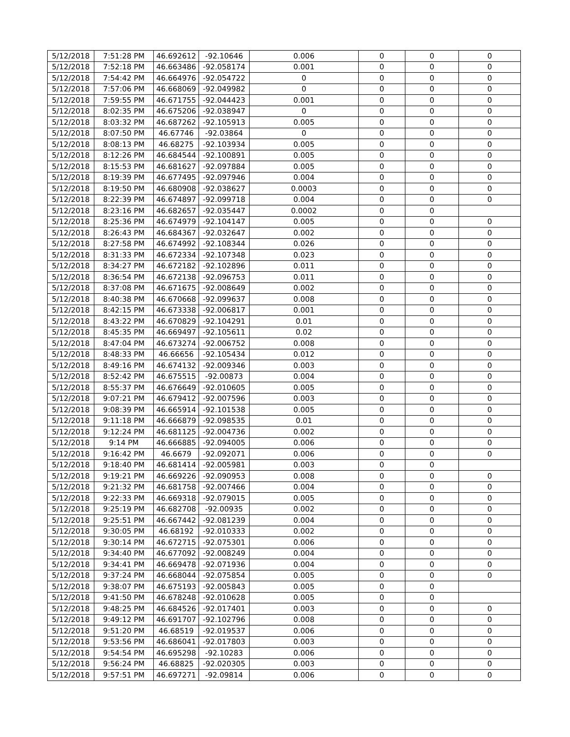| 5/12/2018 | 7:51:28 PM | 46.692612 | -92.10646 | 0.006 | 0 | 0 | 0 |
| 5/12/2018 | 7:52:18 PM | 46.663486 | -92.058174 | 0.001 | 0 | 0 | 0 |
| 5/12/2018 | 7:54:42 PM | 46.664976 | -92.054722 | 0 | 0 | 0 | 0 |
| 5/12/2018 | 7:57:06 PM | 46.668069 | -92.049982 | 0 | 0 | 0 | 0 |
| 5/12/2018 | 7:59:55 PM | 46.671755 | -92.044423 | 0.001 | 0 | 0 | 0 |
| 5/12/2018 | 8:02:35 PM | 46.675206 | -92.038947 | 0 | 0 | 0 | 0 |
| 5/12/2018 | 8:03:32 PM | 46.687262 | -92.105913 | 0.005 | 0 | 0 | 0 |
| 5/12/2018 | 8:07:50 PM | 46.67746 | -92.03864 | 0 | 0 | 0 | 0 |
| 5/12/2018 | 8:08:13 PM | 46.68275 | -92.103934 | 0.005 | 0 | 0 | 0 |
| 5/12/2018 | 8:12:26 PM | 46.684544 | -92.100891 | 0.005 | 0 | 0 | 0 |
| 5/12/2018 | 8:15:53 PM | 46.681627 | -92.097884 | 0.005 | 0 | 0 | 0 |
| 5/12/2018 | 8:19:39 PM | 46.677495 | -92.097946 | 0.004 | 0 | 0 | 0 |
| 5/12/2018 | 8:19:50 PM | 46.680908 | -92.038627 | 0.0003 | 0 | 0 | 0 |
| 5/12/2018 | 8:22:39 PM | 46.674897 | -92.099718 | 0.004 | 0 | 0 | 0 |
| 5/12/2018 | 8:23:16 PM | 46.682657 | -92.035447 | 0.0002 | 0 | 0 | |
| 5/12/2018 | 8:25:36 PM | 46.674979 | -92.104147 | 0.005 | 0 | 0 | 0 |
| 5/12/2018 | 8:26:43 PM | 46.684367 | -92.032647 | 0.002 | 0 | 0 | 0 |
| 5/12/2018 | 8:27:58 PM | 46.674992 | -92.108344 | 0.026 | 0 | 0 | 0 |
| 5/12/2018 | 8:31:33 PM | 46.672334 | -92.107348 | 0.023 | 0 | 0 | 0 |
| 5/12/2018 | 8:34:27 PM | 46.672182 | -92.102896 | 0.011 | 0 | 0 | 0 |
| 5/12/2018 | 8:36:54 PM | 46.672138 | -92.096753 | 0.011 | 0 | 0 | 0 |
| 5/12/2018 | 8:37:08 PM | 46.671675 | -92.008649 | 0.002 | 0 | 0 | 0 |
| 5/12/2018 | 8:40:38 PM | 46.670668 | -92.099637 | 0.008 | 0 | 0 | 0 |
| 5/12/2018 | 8:42:15 PM | 46.673338 | -92.006817 | 0.001 | 0 | 0 | 0 |
| 5/12/2018 | 8:43:22 PM | 46.670829 | -92.104291 | 0.01 | 0 | 0 | 0 |
| 5/12/2018 | 8:45:35 PM | 46.669497 | -92.105611 | 0.02 | 0 | 0 | 0 |
| 5/12/2018 | 8:47:04 PM | 46.673274 | -92.006752 | 0.008 | 0 | 0 | 0 |
| 5/12/2018 | 8:48:33 PM | 46.66656 | -92.105434 | 0.012 | 0 | 0 | 0 |
| 5/12/2018 | 8:49:16 PM | 46.674132 | -92.009346 | 0.003 | 0 | 0 | 0 |
| 5/12/2018 | 8:52:42 PM | 46.675515 | -92.00873 | 0.004 | 0 | 0 | 0 |
| 5/12/2018 | 8:55:37 PM | 46.676649 | -92.010605 | 0.005 | 0 | 0 | 0 |
| 5/12/2018 | 9:07:21 PM | 46.679412 | -92.007596 | 0.003 | 0 | 0 | 0 |
| 5/12/2018 | 9:08:39 PM | 46.665914 | -92.101538 | 0.005 | 0 | 0 | 0 |
| 5/12/2018 | 9:11:18 PM | 46.666879 | -92.098535 | 0.01 | 0 | 0 | 0 |
| 5/12/2018 | 9:12:24 PM | 46.681125 | -92.004736 | 0.002 | 0 | 0 | 0 |
| 5/12/2018 | 9:14 PM | 46.666885 | -92.094005 | 0.006 | 0 | 0 | 0 |
| 5/12/2018 | 9:16:42 PM | 46.6679 | -92.092071 | 0.006 | 0 | 0 | 0 |
| 5/12/2018 | 9:18:40 PM | 46.681414 | -92.005981 | 0.003 | 0 | 0 | |
| 5/12/2018 | 9:19:21 PM | 46.669226 | -92.090953 | 0.008 | 0 | 0 | 0 |
| 5/12/2018 | 9:21:32 PM | 46.681758 | -92.007466 | 0.004 | 0 | 0 | 0 |
| 5/12/2018 | 9:22:33 PM | 46.669318 | -92.079015 | 0.005 | 0 | 0 | 0 |
| 5/12/2018 | 9:25:19 PM | 46.682708 | -92.00935 | 0.002 | 0 | 0 | 0 |
| 5/12/2018 | 9:25:51 PM | 46.667442 | -92.081239 | 0.004 | 0 | 0 | 0 |
| 5/12/2018 | 9:30:05 PM | 46.68192 | -92.010333 | 0.002 | 0 | 0 | 0 |
| 5/12/2018 | 9:30:14 PM | 46.672715 | -92.075301 | 0.006 | 0 | 0 | 0 |
| 5/12/2018 | 9:34:40 PM | 46.677092 | -92.008249 | 0.004 | 0 | 0 | 0 |
| 5/12/2018 | 9:34:41 PM | 46.669478 | -92.071936 | 0.004 | 0 | 0 | 0 |
| 5/12/2018 | 9:37:24 PM | 46.668044 | -92.075854 | 0.005 | 0 | 0 | 0 |
| 5/12/2018 | 9:38:07 PM | 46.675193 | -92.005843 | 0.005 | 0 | 0 | |
| 5/12/2018 | 9:41:50 PM | 46.678248 | -92.010628 | 0.005 | 0 | 0 | |
| 5/12/2018 | 9:48:25 PM | 46.684526 | -92.017401 | 0.003 | 0 | 0 | 0 |
| 5/12/2018 | 9:49:12 PM | 46.691707 | -92.102796 | 0.008 | 0 | 0 | 0 |
| 5/12/2018 | 9:51:20 PM | 46.68519 | -92.019537 | 0.006 | 0 | 0 | 0 |
| 5/12/2018 | 9:53:56 PM | 46.686041 | -92.017803 | 0.003 | 0 | 0 | 0 |
| 5/12/2018 | 9:54:54 PM | 46.695298 | -92.10283 | 0.006 | 0 | 0 | 0 |
| 5/12/2018 | 9:56:24 PM | 46.68825 | -92.020305 | 0.003 | 0 | 0 | 0 |
| 5/12/2018 | 9:57:51 PM | 46.697271 | -92.09814 | 0.006 | 0 | 0 | 0 |